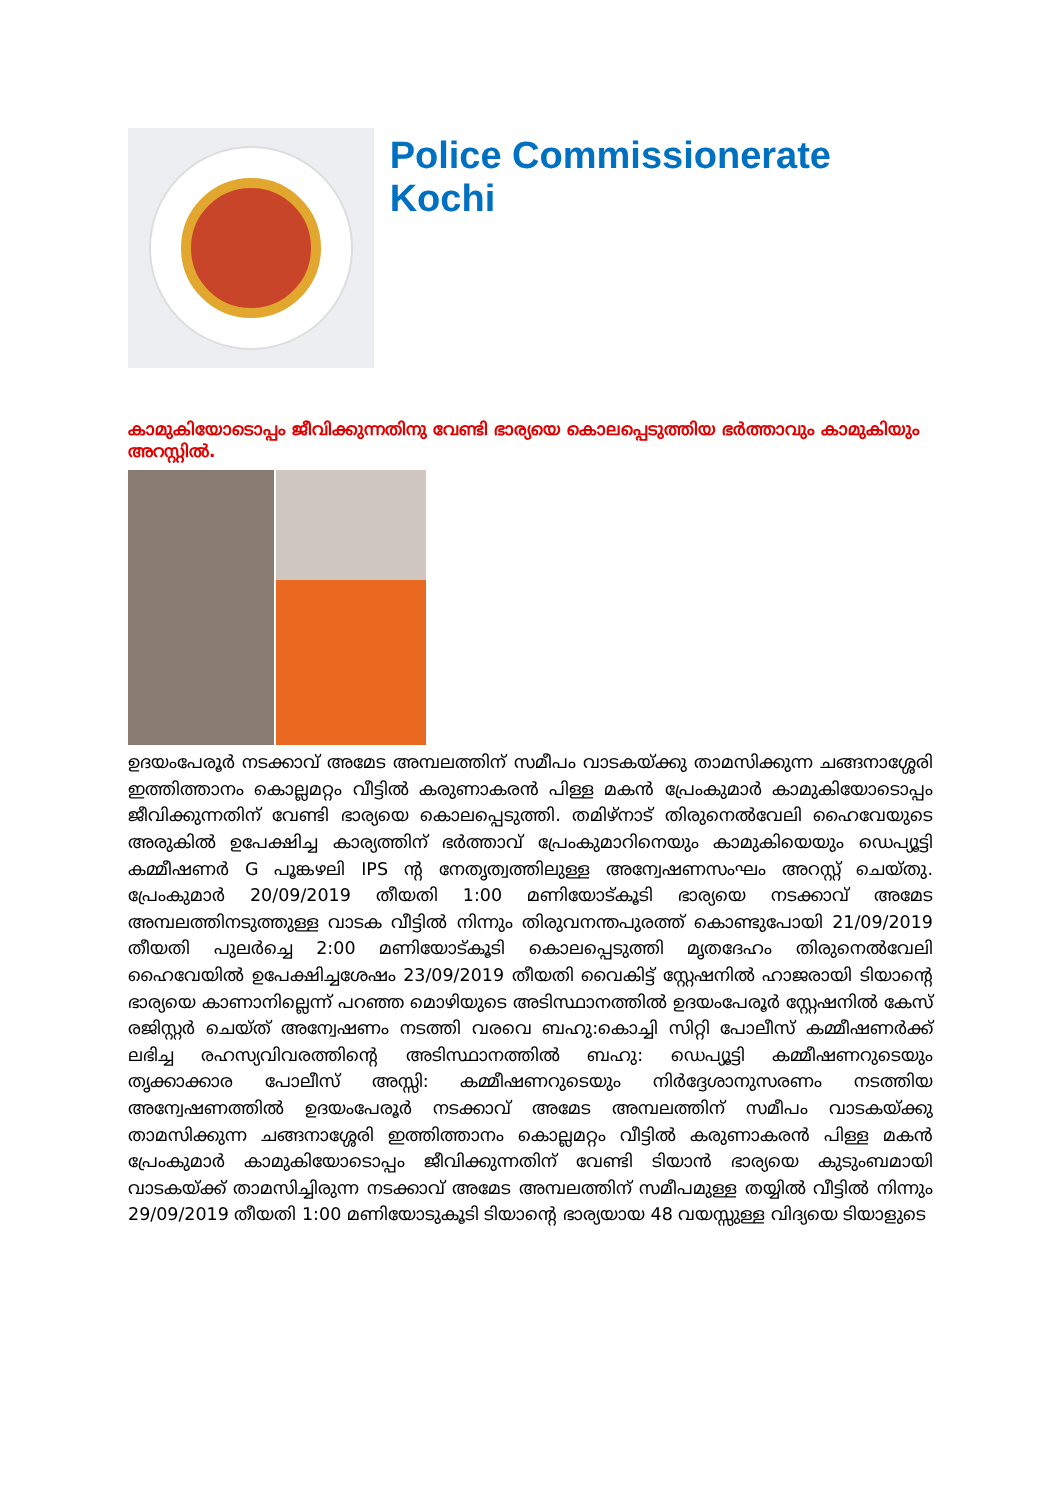Police Commissionerate Kochi
കാമുകിയോടൊപ്പം ജീവിക്കുന്നതിനു വേണ്ടി ഭാര്യയെ കൊലപ്പെടുത്തിയ ഭർത്താവും കാമുകിയും അറസ്റ്റിൽ.
ഉദയംപേരൂർ നടക്കാവ് അമേട അമ്പലത്തിന് സമീപം വാടകയ്ക്കു താമസിക്കുന്ന ചങ്ങനാശ്ശേരി ഇത്തിത്താനം കൊല്ലമറ്റം വീട്ടിൽ കരുണാകരൻ പിള്ള മകൻ പ്രേംകുമാർ കാമുകിയോടൊപ്പം ജീവിക്കുന്നതിന് വേണ്ടി ഭാര്യയെ കൊലപ്പെടുത്തി. തമിഴ്നാട് തിരുനെൽവേലി ഹൈവേയുടെ അരുകിൽ ഉപേക്ഷിച്ച കാര്യത്തിന് ഭർത്താവ് പ്രേംകുമാറിനെയും കാമുകിയെയും ഡെപ്യൂട്ടി കമ്മീഷണർ G പൂങ്കഴലി IPS ന്റ നേതൃത്വത്തിലുള്ള അന്വേഷണസംഘം അറസ്റ്റ് ചെയ്തു. പ്രേംകുമാർ 20/09/2019 തീയതി 1:00 മണിയോട്കൂടി ഭാര്യയെ നടക്കാവ് അമേട അമ്പലത്തിനടുത്തുള്ള വാടക വീട്ടിൽ നിന്നും തിരുവനന്തപുരത്ത് കൊണ്ടുപോയി 21/09/2019 തീയതി പുലർച്ചെ 2:00 മണിയോട്കൂടി കൊലപ്പെടുത്തി മൃതദേഹം തിരുനെൽവേലി ഹൈവേയിൽ ഉപേക്ഷിച്ചശേഷം 23/09/2019 തീയതി വൈകിട്ട് സ്റ്റേഷനിൽ ഹാജരായി ടിയാന്റെ ഭാര്യയെ കാണാനില്ലെന്ന് പറഞ്ഞ മൊഴിയുടെ അടിസ്ഥാനത്തിൽ ഉദയംപേരൂർ സ്റ്റേഷനിൽ കേസ് രജിസ്റ്റർ ചെയ്ത് അന്വേഷണം നടത്തി വരവെ ബഹു:കൊച്ചി സിറ്റി പോലീസ് കമ്മീഷണർക്ക് ലഭിച്ച രഹസ്യവിവരത്തിന്റെ അടിസ്ഥാനത്തിൽ ബഹു: ഡെപ്യൂട്ടി കമ്മീഷണറുടെയും തൃക്കാക്കാര പോലീസ് അസ്സി: കമ്മീഷണറുടെയും നിർദ്ദേശാനുസരണം നടത്തിയ അന്വേഷണത്തിൽ ഉദയംപേരൂർ നടക്കാവ് അമേട അമ്പലത്തിന് സമീപം വാടകയ്ക്കു താമസിക്കുന്ന ചങ്ങനാശ്ശേരി ഇത്തിത്താനം കൊല്ലമറ്റം വീട്ടിൽ കരുണാകരൻ പിള്ള മകൻ പ്രേംകുമാർ കാമുകിയോടൊപ്പം ജീവിക്കുന്നതിന് വേണ്ടി ടിയാൻ ഭാര്യയെ കുടുംബമായി വാടകയ്ക്ക് താമസിച്ചിരുന്ന നടക്കാവ് അമേട അമ്പലത്തിന് സമീപമുള്ള തയ്യിൽ വീട്ടിൽ നിന്നും 29/09/2019 തീയതി 1:00 മണിയോടുകൂടി ടിയാന്റെ ഭാര്യയായ 48 വയസ്സുള്ള വിദ്യയെ ടിയാളുടെ